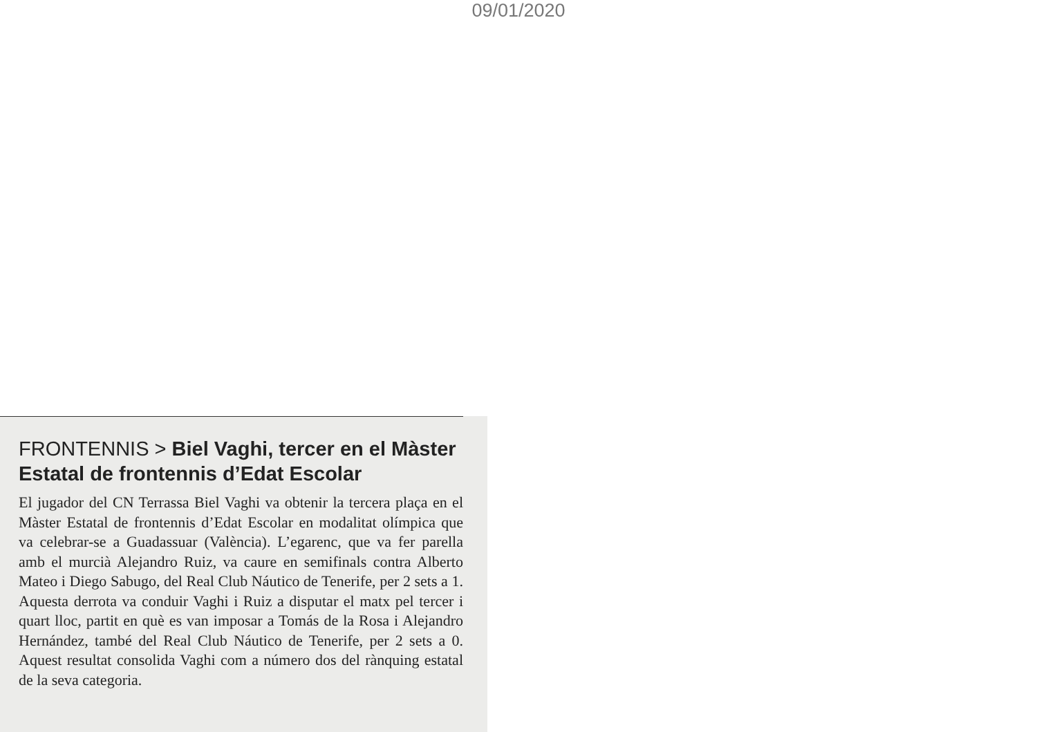09/01/2020
FRONTENNIS > Biel Vaghi, tercer en el Màster Estatal de frontennis d’Edat Escolar
El jugador del CN Terrassa Biel Vaghi va obtenir la tercera plaça en el Màster Estatal de frontennis d’Edat Escolar en modalitat olímpica que va celebrar-se a Guadassuar (València). L’egarenc, que va fer parella amb el murcià Alejandro Ruiz, va caure en semifinals contra Alberto Mateo i Diego Sabugo, del Real Club Náutico de Tenerife, per 2 sets a 1. Aquesta derrota va conduir Vaghi i Ruiz a disputar el matx pel tercer i quart lloc, partit en què es van imposar a Tomás de la Rosa i Alejandro Hernández, també del Real Club Náutico de Tenerife, per 2 sets a 0. Aquest resultat consolida Vaghi com a número dos del rànquing estatal de la seva categoria.